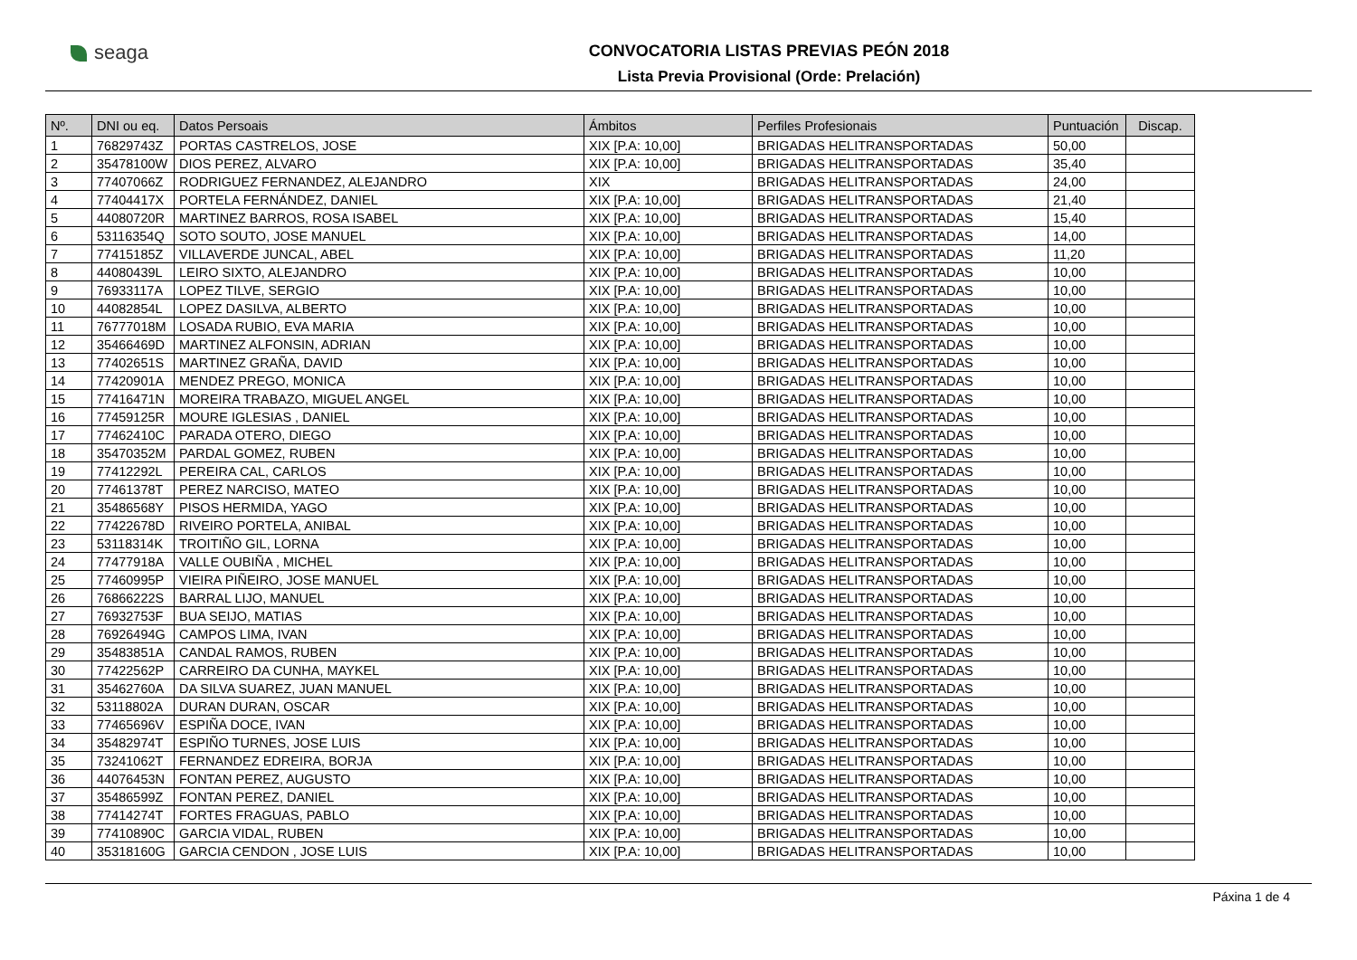seaga
CONVOCATORIA LISTAS PREVIAS PEÓN 2018
Lista Previa Provisional (Orde: Prelación)
| Nº. | DNI ou eq. | Datos Persoais | Ámbitos | Perfiles Profesionais | Puntuación | Discap. |
| --- | --- | --- | --- | --- | --- | --- |
| 1 | 76829743Z | PORTAS CASTRELOS, JOSE | XIX [P.A: 10,00] | BRIGADAS HELITRANSPORTADAS | 50,00 | |
| 2 | 35478100W | DIOS PEREZ, ALVARO | XIX [P.A: 10,00] | BRIGADAS HELITRANSPORTADAS | 35,40 | |
| 3 | 77407066Z | RODRIGUEZ FERNANDEZ, ALEJANDRO | XIX | BRIGADAS HELITRANSPORTADAS | 24,00 | |
| 4 | 77404417X | PORTELA FERNÁNDEZ, DANIEL | XIX [P.A: 10,00] | BRIGADAS HELITRANSPORTADAS | 21,40 | |
| 5 | 44080720R | MARTINEZ BARROS, ROSA ISABEL | XIX [P.A: 10,00] | BRIGADAS HELITRANSPORTADAS | 15,40 | |
| 6 | 53116354Q | SOTO SOUTO, JOSE MANUEL | XIX [P.A: 10,00] | BRIGADAS HELITRANSPORTADAS | 14,00 | |
| 7 | 77415185Z | VILLAVERDE JUNCAL, ABEL | XIX [P.A: 10,00] | BRIGADAS HELITRANSPORTADAS | 11,20 | |
| 8 | 44080439L | LEIRO SIXTO, ALEJANDRO | XIX [P.A: 10,00] | BRIGADAS HELITRANSPORTADAS | 10,00 | |
| 9 | 76933117A | LOPEZ TILVE, SERGIO | XIX [P.A: 10,00] | BRIGADAS HELITRANSPORTADAS | 10,00 | |
| 10 | 44082854L | LOPEZ DASILVA, ALBERTO | XIX [P.A: 10,00] | BRIGADAS HELITRANSPORTADAS | 10,00 | |
| 11 | 76777018M | LOSADA RUBIO, EVA MARIA | XIX [P.A: 10,00] | BRIGADAS HELITRANSPORTADAS | 10,00 | |
| 12 | 35466469D | MARTINEZ ALFONSIN, ADRIAN | XIX [P.A: 10,00] | BRIGADAS HELITRANSPORTADAS | 10,00 | |
| 13 | 77402651S | MARTINEZ GRAÑA, DAVID | XIX [P.A: 10,00] | BRIGADAS HELITRANSPORTADAS | 10,00 | |
| 14 | 77420901A | MENDEZ PREGO, MONICA | XIX [P.A: 10,00] | BRIGADAS HELITRANSPORTADAS | 10,00 | |
| 15 | 77416471N | MOREIRA TRABAZO, MIGUEL ANGEL | XIX [P.A: 10,00] | BRIGADAS HELITRANSPORTADAS | 10,00 | |
| 16 | 77459125R | MOURE IGLESIAS , DANIEL | XIX [P.A: 10,00] | BRIGADAS HELITRANSPORTADAS | 10,00 | |
| 17 | 77462410C | PARADA OTERO, DIEGO | XIX [P.A: 10,00] | BRIGADAS HELITRANSPORTADAS | 10,00 | |
| 18 | 35470352M | PARDAL GOMEZ, RUBEN | XIX [P.A: 10,00] | BRIGADAS HELITRANSPORTADAS | 10,00 | |
| 19 | 77412292L | PEREIRA CAL, CARLOS | XIX [P.A: 10,00] | BRIGADAS HELITRANSPORTADAS | 10,00 | |
| 20 | 77461378T | PEREZ NARCISO, MATEO | XIX [P.A: 10,00] | BRIGADAS HELITRANSPORTADAS | 10,00 | |
| 21 | 35486568Y | PISOS HERMIDA, YAGO | XIX [P.A: 10,00] | BRIGADAS HELITRANSPORTADAS | 10,00 | |
| 22 | 77422678D | RIVEIRO PORTELA, ANIBAL | XIX [P.A: 10,00] | BRIGADAS HELITRANSPORTADAS | 10,00 | |
| 23 | 53118314K | TROITIÑO GIL, LORNA | XIX [P.A: 10,00] | BRIGADAS HELITRANSPORTADAS | 10,00 | |
| 24 | 77477918A | VALLE OUBIÑA , MICHEL | XIX [P.A: 10,00] | BRIGADAS HELITRANSPORTADAS | 10,00 | |
| 25 | 77460995P | VIEIRA PIÑEIRO, JOSE MANUEL | XIX [P.A: 10,00] | BRIGADAS HELITRANSPORTADAS | 10,00 | |
| 26 | 76866222S | BARRAL LIJO, MANUEL | XIX [P.A: 10,00] | BRIGADAS HELITRANSPORTADAS | 10,00 | |
| 27 | 76932753F | BUA SEIJO, MATIAS | XIX [P.A: 10,00] | BRIGADAS HELITRANSPORTADAS | 10,00 | |
| 28 | 76926494G | CAMPOS LIMA, IVAN | XIX [P.A: 10,00] | BRIGADAS HELITRANSPORTADAS | 10,00 | |
| 29 | 35483851A | CANDAL RAMOS, RUBEN | XIX [P.A: 10,00] | BRIGADAS HELITRANSPORTADAS | 10,00 | |
| 30 | 77422562P | CARREIRO DA CUNHA, MAYKEL | XIX [P.A: 10,00] | BRIGADAS HELITRANSPORTADAS | 10,00 | |
| 31 | 35462760A | DA SILVA SUAREZ, JUAN MANUEL | XIX [P.A: 10,00] | BRIGADAS HELITRANSPORTADAS | 10,00 | |
| 32 | 53118802A | DURAN DURAN, OSCAR | XIX [P.A: 10,00] | BRIGADAS HELITRANSPORTADAS | 10,00 | |
| 33 | 77465696V | ESPIÑA DOCE, IVAN | XIX [P.A: 10,00] | BRIGADAS HELITRANSPORTADAS | 10,00 | |
| 34 | 35482974T | ESPIÑO TURNES, JOSE LUIS | XIX [P.A: 10,00] | BRIGADAS HELITRANSPORTADAS | 10,00 | |
| 35 | 73241062T | FERNANDEZ EDREIRA, BORJA | XIX [P.A: 10,00] | BRIGADAS HELITRANSPORTADAS | 10,00 | |
| 36 | 44076453N | FONTAN PEREZ, AUGUSTO | XIX [P.A: 10,00] | BRIGADAS HELITRANSPORTADAS | 10,00 | |
| 37 | 35486599Z | FONTAN PEREZ, DANIEL | XIX [P.A: 10,00] | BRIGADAS HELITRANSPORTADAS | 10,00 | |
| 38 | 77414274T | FORTES FRAGUAS, PABLO | XIX [P.A: 10,00] | BRIGADAS HELITRANSPORTADAS | 10,00 | |
| 39 | 77410890C | GARCIA VIDAL, RUBEN | XIX [P.A: 10,00] | BRIGADAS HELITRANSPORTADAS | 10,00 | |
| 40 | 35318160G | GARCIA CENDON , JOSE LUIS | XIX [P.A: 10,00] | BRIGADAS HELITRANSPORTADAS | 10,00 | |
Páxina 1 de 4